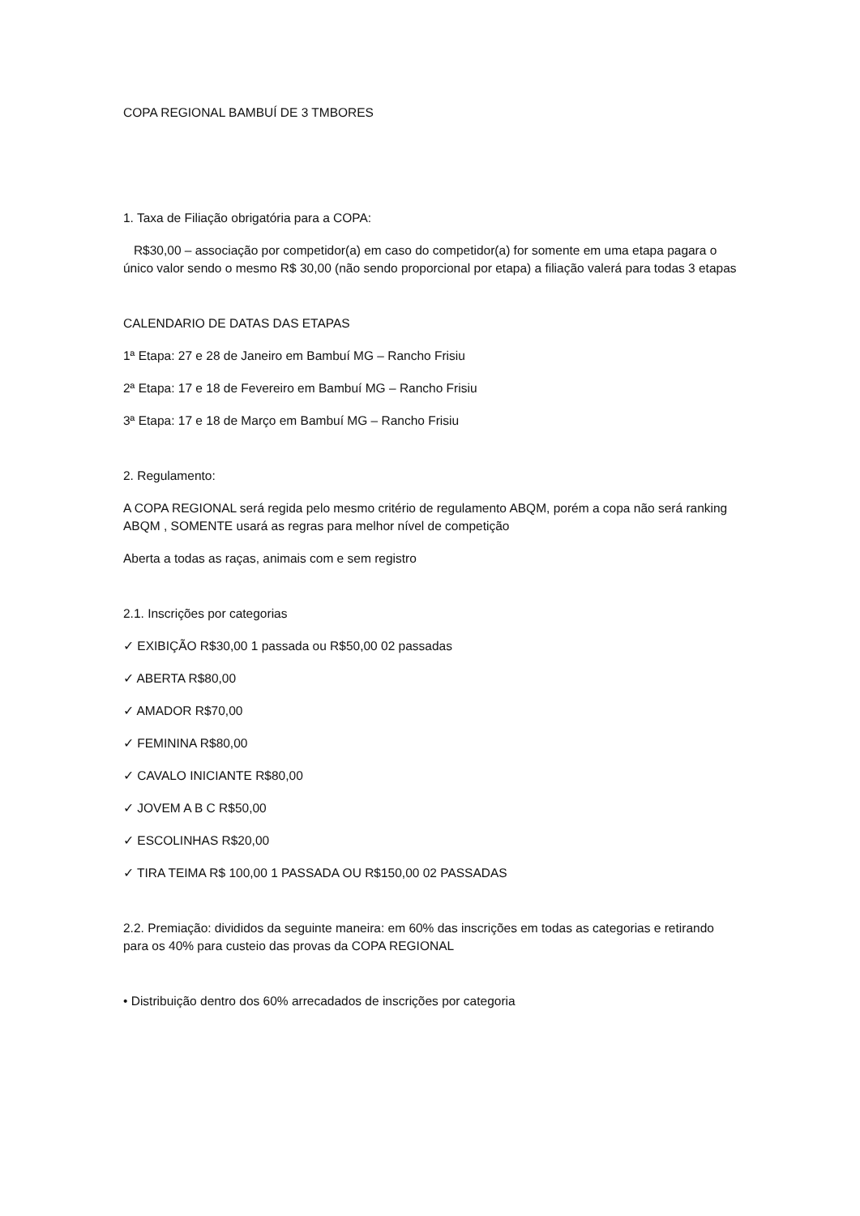COPA REGIONAL BAMBUÍ DE 3 TMBORES
1. Taxa de Filiação obrigatória para a COPA:
R$30,00 – associação por competidor(a) em caso do competidor(a) for somente em uma etapa pagara o único valor sendo o mesmo R$ 30,00 (não sendo proporcional por etapa) a filiação valerá para todas 3 etapas
CALENDARIO DE DATAS DAS ETAPAS
1ª Etapa: 27 e 28 de Janeiro em Bambuí MG – Rancho Frisiu
2ª Etapa: 17 e 18 de Fevereiro em Bambuí MG – Rancho Frisiu
3ª Etapa: 17 e 18 de Março em Bambuí MG – Rancho Frisiu
2. Regulamento:
A COPA REGIONAL será regida pelo mesmo critério de regulamento ABQM, porém a copa não será ranking ABQM , SOMENTE usará as regras para melhor nível de competição
Aberta a todas as raças, animais com e sem registro
2.1. Inscrições por categorias
✓ EXIBIÇÃO R$30,00 1 passada ou R$50,00 02 passadas
✓ ABERTA R$80,00
✓ AMADOR R$70,00
✓ FEMININA R$80,00
✓ CAVALO INICIANTE R$80,00
✓ JOVEM A B C R$50,00
✓ ESCOLINHAS R$20,00
✓ TIRA TEIMA R$ 100,00 1 PASSADA OU R$150,00 02 PASSADAS
2.2. Premiação: divididos da seguinte maneira: em 60% das inscrições em todas as categorias e retirando para os 40% para custeio das provas da COPA REGIONAL
• Distribuição dentro dos 60% arrecadados de inscrições por categoria